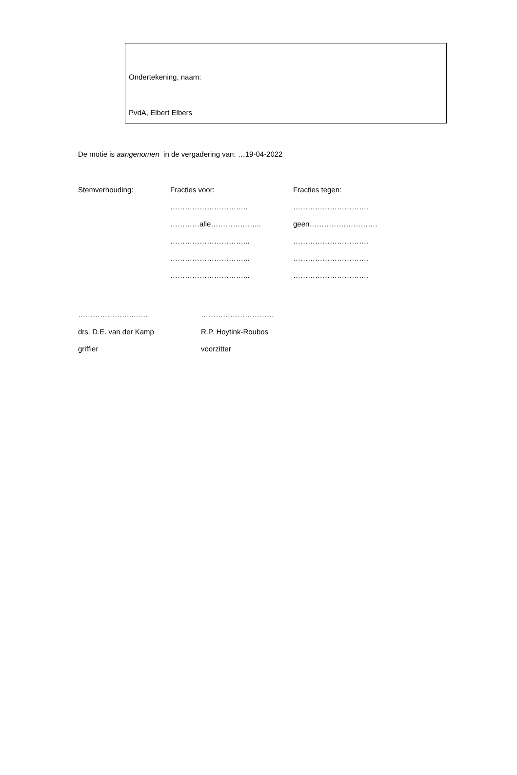Ondertekening, naam:
PvdA, Elbert Elbers
De motie is aangenomen in de vergadering van: …19-04-2022
Stemverhouding:
Fracties voor:
Fracties tegen:
…………………………..
………………………….
…………alle………………...
geen……………………….
…………………………...
………………………….
…………………………...
………………………….
…………………………...
………………………….
…………………..……
…………………………
drs. D.E. van der Kamp
R.P. Hoytink-Roubos
griffier
voorzitter